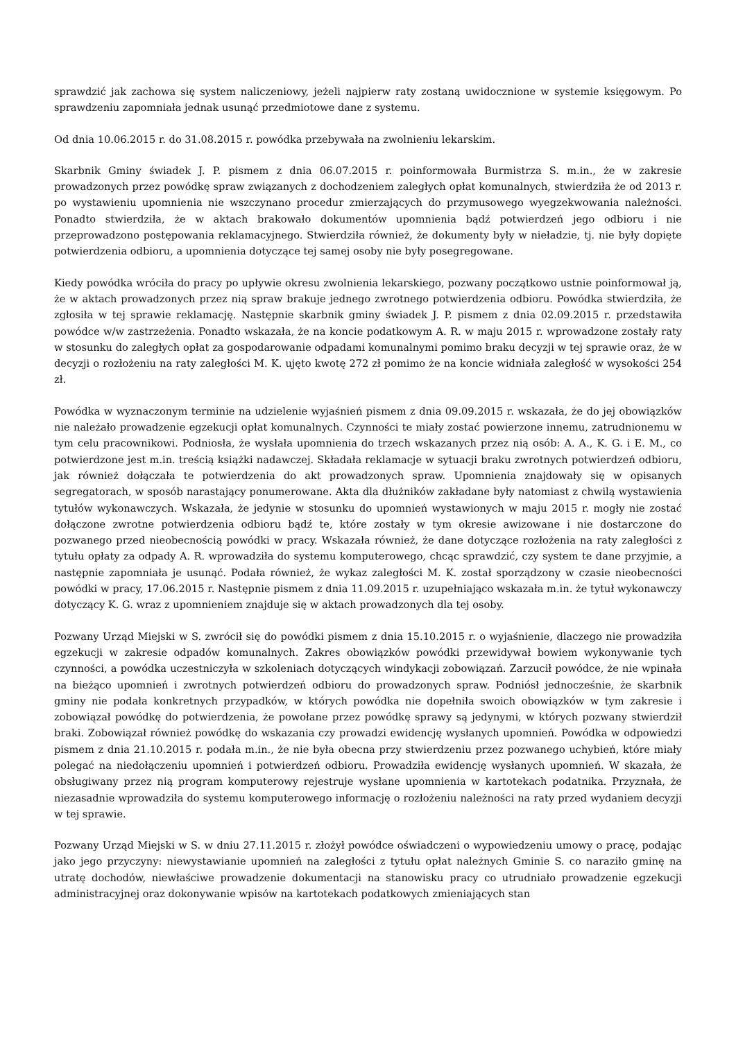sprawdzić jak zachowa się system naliczeniowy, jeżeli najpierw raty zostaną uwidocznione w systemie księgowym. Po sprawdzeniu zapomniała jednak usunąć przedmiotowe dane z systemu.
Od dnia 10.06.2015 r. do 31.08.2015 r. powódka przebywała na zwolnieniu lekarskim.
Skarbnik Gminy świadek J. P. pismem z dnia 06.07.2015 r. poinformowała Burmistrza S. m.in., że w zakresie prowadzonych przez powódkę spraw związanych z dochodzeniem zaległych opłat komunalnych, stwierdziła że od 2013 r. po wystawieniu upomnienia nie wszczynano procedur zmierzających do przymusowego wyegzekwowania należności. Ponadto stwierdziła, że w aktach brakowało dokumentów upomnienia bądź potwierdzeń jego odbioru i nie przeprowadzono postępowania reklamacyjnego. Stwierdziła również, że dokumenty były w nieładzie, tj. nie były dopięte potwierdzenia odbioru, a upomnienia dotyczące tej samej osoby nie były posegregowane.
Kiedy powódka wróciła do pracy po upływie okresu zwolnienia lekarskiego, pozwany początkowo ustnie poinformował ją, że w aktach prowadzonych przez nią spraw brakuje jednego zwrotnego potwierdzenia odbioru. Powódka stwierdziła, że zgłosiła w tej sprawie reklamację. Następnie skarbnik gminy świadek J. P. pismem z dnia 02.09.2015 r. przedstawiła powódce w/w zastrzeżenia. Ponadto wskazała, że na koncie podatkowym A. R. w maju 2015 r. wprowadzone zostały raty w stosunku do zaległych opłat za gospodarowanie odpadami komunalnymi pomimo braku decyzji w tej sprawie oraz, że w decyzji o rozłożeniu na raty zaległości M. K. ujęto kwotę 272 zł pomimo że na koncie widniała zaległość w wysokości 254 zł.
Powódka w wyznaczonym terminie na udzielenie wyjaśnień pismem z dnia 09.09.2015 r. wskazała, że do jej obowiązków nie należało prowadzenie egzekucji opłat komunalnych. Czynności te miały zostać powierzone innemu, zatrudnionemu w tym celu pracownikowi. Podniosła, że wysłała upomnienia do trzech wskazanych przez nią osób: A. A., K. G. i E. M., co potwierdzone jest m.in. treścią książki nadawczej. Składała reklamacje w sytuacji braku zwrotnych potwierdzeń odbioru, jak również dołączała te potwierdzenia do akt prowadzonych spraw. Upomnienia znajdowały się w opisanych segregatorach, w sposób narastający ponumerowane. Akta dla dłużników zakładane były natomiast z chwilą wystawienia tytułów wykonawczych. Wskazała, że jedynie w stosunku do upomnień wystawionych w maju 2015 r. mogły nie zostać dołączone zwrotne potwierdzenia odbioru bądź te, które zostały w tym okresie awizowane i nie dostarczone do pozwanego przed nieobecnością powódki w pracy. Wskazała również, że dane dotyczące rozłożenia na raty zaległości z tytułu opłaty za odpady A. R. wprowadziła do systemu komputerowego, chcąc sprawdzić, czy system te dane przyjmie, a następnie zapomniała je usunąć. Podała również, że wykaz zaległości M. K. został sporządzony w czasie nieobecności powódki w pracy, 17.06.2015 r. Następnie pismem z dnia 11.09.2015 r. uzupełniająco wskazała m.in. że tytuł wykonawczy dotyczący K. G. wraz z upomnieniem znajduje się w aktach prowadzonych dla tej osoby.
Pozwany Urząd Miejski w S. zwrócił się do powódki pismem z dnia 15.10.2015 r. o wyjaśnienie, dlaczego nie prowadziła egzekucji w zakresie odpadów komunalnych. Zakres obowiązków powódki przewidywał bowiem wykonywanie tych czynności, a powódka uczestniczyła w szkoleniach dotyczących windykacji zobowiązań. Zarzucił powódce, że nie wpinała na bieżąco upomnień i zwrotnych potwierdzeń odbioru do prowadzonych spraw. Podniósł jednocześnie, że skarbnik gminy nie podała konkretnych przypadków, w których powódka nie dopełniła swoich obowiązków w tym zakresie i zobowiązał powódkę do potwierdzenia, że powołane przez powódkę sprawy są jedynymi, w których pozwany stwierdził braki. Zobowiązał również powódkę do wskazania czy prowadzi ewidencję wysłanych upomnień. Powódka w odpowiedzi pismem z dnia 21.10.2015 r. podała m.in., że nie była obecna przy stwierdzeniu przez pozwanego uchybień, które miały polegać na niedołączeniu upomnień i potwierdzeń odbioru. Prowadziła ewidencję wysłanych upomnień. W skazała, że obsługiwany przez nią program komputerowy rejestruje wysłane upomnienia w kartotekach podatnika. Przyznała, że niezasadnie wprowadziła do systemu komputerowego informację o rozłożeniu należności na raty przed wydaniem decyzji w tej sprawie.
Pozwany Urząd Miejski w S. w dniu 27.11.2015 r. złożył powódce oświadczeni o wypowiedzeniu umowy o pracę, podając jako jego przyczyny: niewystawianie upomnień na zaległości z tytułu opłat należnych Gminie S. co naraziło gminę na utratę dochodów, niewłaściwe prowadzenie dokumentacji na stanowisku pracy co utrudniało prowadzenie egzekucji administracyjnej oraz dokonywanie wpisów na kartotekach podatkowych zmieniających stan